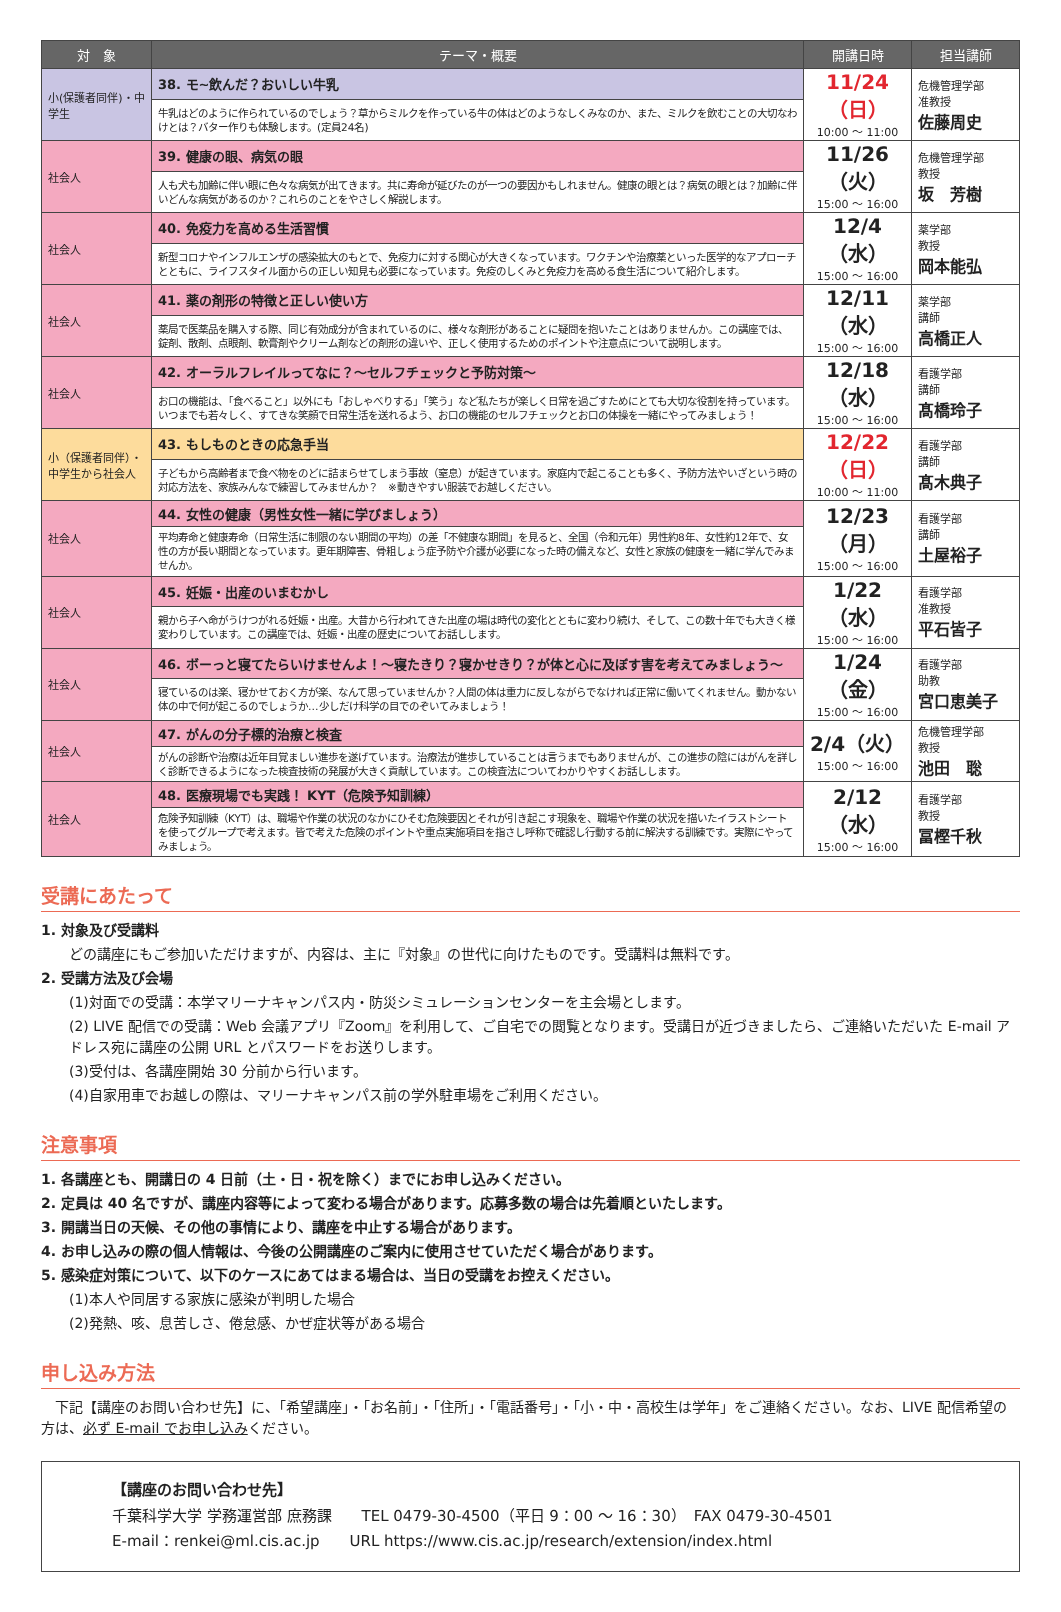| 対 象 | テーマ・概要 | 開講日時 | 担当講師 |
| --- | --- | --- | --- |
| 小(保護者同伴)・中学生 | 38. モ~飲んだ？おいしい牛乳 | 11/24（日） 10:00 ～ 11:00 | 危機管理学部 准教授 佐藤周史 |
| | 牛乳はどのように作られているのでしょう？草からミルクを作っている牛の体はどのようなしくみなのか、また、ミルクを飲むことの大切なわけとは？バター作りも体験します。(定員24名) | | |
| 社会人 | 39. 健康の眼、病気の眼 | 11/26（火） 15:00 ～ 16:00 | 危機管理学部 教授 坂 芳樹 |
| | 人も犬も加齢に伴い眼に色々な病気が出てきます。共に寿命が延びたのが一つの要因かもしれません。健康の眼とは？病気の眼とは？加齢に伴いどんな病気があるのか？これらのことをやさしく解説します。 | | |
| 社会人 | 40. 免疫力を高める生活習慣 | 12/4（水） 15:00 ～ 16:00 | 薬学部 教授 岡本能弘 |
| | 新型コロナやインフルエンザの感染拡大のもとで、免疫力に対する関心が大きくなっています。ワクチンや治療薬といった医学的なアプローチとともに、ライフスタイル面からの正しい知見も必要になっています。免疫のしくみと免疫力を高める食生活について紹介します。 | | |
| 社会人 | 41. 薬の剤形の特徴と正しい使い方 | 12/11（水） 15:00 ～ 16:00 | 薬学部 講師 高橋正人 |
| | 薬局で医薬品を購入する際、同じ有効成分が含まれているのに、様々な剤形があることに疑問を抱いたことはありませんか。この講座では、錠剤、散剤、点眼剤、軟膏剤やクリーム剤などの剤形の違いや、正しく使用するためのポイントや注意点について説明します。 | | |
| 社会人 | 42. オーラルフレイルってなに？～セルフチェックと予防対策～ | 12/18（水） 15:00 ～ 16:00 | 看護学部 講師 髙橋玲子 |
| | お口の機能は、「食べること」以外にも「おしゃべりする」「笑う」など私たちが楽しく日常を過ごすためにとても大切な役割を持っています。いつまでも若々しく、すてきな笑顔で日常生活を送れるよう、お口の機能のセルフチェックとお口の体操を一緒にやってみましょう！ | | |
| 小（保護者同伴）・中学生から社会人 | 43. もしものときの応急手当 | 12/22（日） 10:00 ～ 11:00 | 看護学部 講師 髙木典子 |
| | 子どもから高齢者まで食べ物をのどに詰まらせてしまう事故（窒息）が起きています。家庭内で起こることも多く、予防方法やいざという時の対応方法を、家族みんなで練習してみませんか？ ※動きやすい服装でお越しください。 | | |
| 社会人 | 44. 女性の健康（男性女性一緒に学びましょう） | 12/23（月） 15:00 ～ 16:00 | 看護学部 講師 土屋裕子 |
| | 平均寿命と健康寿命（日常生活に制限のない期間の平均）の差「不健康な期間」を見ると、全国（令和元年）男性約8年、女性約12年で、女性の方が長い期間となっています。更年期障害、骨粗しょう症予防や介護が必要になった時の備えなど、女性と家族の健康を一緒に学んでみませんか。 | | |
| 社会人 | 45. 妊娠・出産のいまむかし | 1/22（水） 15:00 ～ 16:00 | 看護学部 准教授 平石皆子 |
| | 親から子へ命がうけつがれる妊娠・出産。大昔から行われてきた出産の場は時代の変化とともに変わり続け、そして、この数十年でも大きく様変わりしています。この講座では、妊娠・出産の歴史についてお話しします。 | | |
| 社会人 | 46. ボーっと寝てたらいけませんよ！～寝たきり？寝かせきり？が体と心に及ぼす害を考えてみましょう～ | 1/24（金） 15:00 ～ 16:00 | 看護学部 助教 宮口恵美子 |
| | 寝ているのは楽、寝かせておく方が楽、なんて思っていませんか？人間の体は重力に反しながらでなければ正常に働いてくれません。動かない体の中で何が起こるのでしょうか…少しだけ科学の目でのぞいてみましょう！ | | |
| 社会人 | 47. がんの分子標的治療と検査 | 2/4（火） 15:00 ～ 16:00 | 危機管理学部 教授 池田 聡 |
| | がんの診断や治療は近年目覚ましい進歩を遂げています。治療法が進歩していることは言うまでもありませんが、この進歩の陰にはがんを詳しく診断できるようになった検査技術の発展が大きく貢献しています。この検査法についてわかりやすくお話しします。 | | |
| 社会人 | 48. 医療現場でも実践！ KYT（危険予知訓練） | 2/12（水） 15:00 ～ 16:00 | 看護学部 教授 冨樫千秋 |
| | 危険予知訓練（KYT）は、職場や作業の状況のなかにひそむ危険要因とそれが引き起こす現象を、職場や作業の状況を描いたイラストシートを使ってグループで考えます。皆で考えた危険のポイントや重点実施項目を指さし呼称で確認し行動する前に解決する訓練です。実際にやってみましょう。 | | |
受講にあたって
1. 対象及び受講料
どの講座にもご参加いただけますが、内容は、主に『対象』の世代に向けたものです。受講料は無料です。
2. 受講方法及び会場
(1)対面での受講：本学マリーナキャンパス内・防災シミュレーションセンターを主会場とします。
(2) LIVE 配信での受講：Web 会議アプリ『Zoom』を利用して、ご自宅での閲覧となります。受講日が近づきましたら、ご連絡いただいた E-mail アドレス宛に講座の公開 URL とパスワードをお送りします。
(3)受付は、各講座開始 30 分前から行います。
(4)自家用車でお越しの際は、マリーナキャンパス前の学外駐車場をご利用ください。
注意事項
1. 各講座とも、開講日の 4 日前（土・日・祝を除く）までにお申し込みください。
2. 定員は 40 名ですが、講座内容等によって変わる場合があります。応募多数の場合は先着順といたします。
3. 開講当日の天候、その他の事情により、講座を中止する場合があります。
4. お申し込みの際の個人情報は、今後の公開講座のご案内に使用させていただく場合があります。
5. 感染症対策について、以下のケースにあてはまる場合は、当日の受講をお控えください。
(1)本人や同居する家族に感染が判明した場合
(2)発熱、咳、息苦しさ、倦怠感、かぜ症状等がある場合
申し込み方法
　下記【講座のお問い合わせ先】に、「希望講座」・「お名前」・「住所」・「電話番号」・「小・中・高校生は学年」をご連絡ください。なお、LIVE 配信希望の方は、必ず E-mail でお申し込みください。
【講座のお問い合わせ先】
千葉科学大学 学務運営部 庶務課　　TEL 0479-30-4500（平日 9：00 ～ 16：30）　FAX 0479-30-4501
E-mail：renkei@ml.cis.ac.jp　　URL https://www.cis.ac.jp/research/extension/index.html